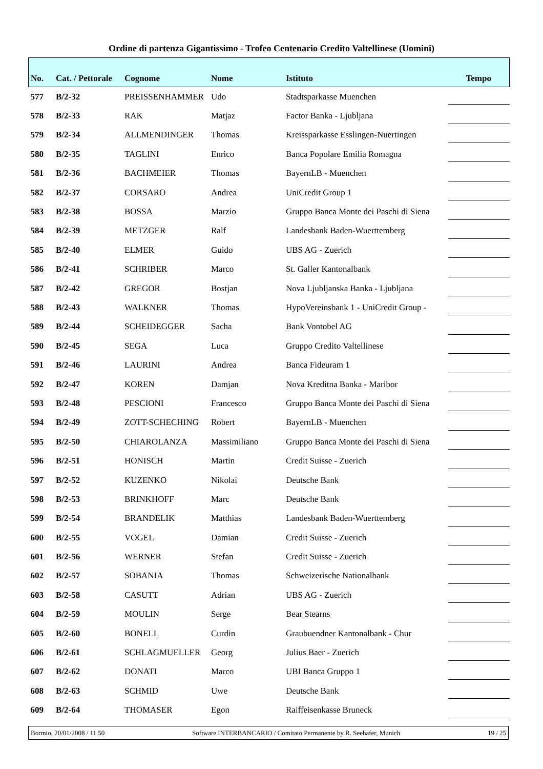Ordine di partenza Gigantissimo - Trofeo Centenario Credito Valtellinese (Uomini)
| No. | Cat. / Pettorale | Cognome | Nome | Istituto | Tempo |
| --- | --- | --- | --- | --- | --- |
| 577 | B/2-32 | PREISSENHAMMER | Udo | Stadtsparkasse Muenchen | |
| 578 | B/2-33 | RAK | Matjaz | Factor Banka - Ljubljana | |
| 579 | B/2-34 | ALLMENDINGER | Thomas | Kreissparkasse Esslingen-Nuertingen | |
| 580 | B/2-35 | TAGLINI | Enrico | Banca Popolare Emilia Romagna | |
| 581 | B/2-36 | BACHMEIER | Thomas | BayernLB - Muenchen | |
| 582 | B/2-37 | CORSARO | Andrea | UniCredit Group 1 | |
| 583 | B/2-38 | BOSSA | Marzio | Gruppo Banca Monte dei Paschi di Siena | |
| 584 | B/2-39 | METZGER | Ralf | Landesbank Baden-Wuerttemberg | |
| 585 | B/2-40 | ELMER | Guido | UBS AG - Zuerich | |
| 586 | B/2-41 | SCHRIBER | Marco | St. Galler Kantonalbank | |
| 587 | B/2-42 | GREGOR | Bostjan | Nova Ljubljanska Banka - Ljubljana | |
| 588 | B/2-43 | WALKNER | Thomas | HypoVereinsbank 1 - UniCredit Group - | |
| 589 | B/2-44 | SCHEIDEGGER | Sacha | Bank Vontobel AG | |
| 590 | B/2-45 | SEGA | Luca | Gruppo Credito Valtellinese | |
| 591 | B/2-46 | LAURINI | Andrea | Banca Fideuram 1 | |
| 592 | B/2-47 | KOREN | Damjan | Nova Kreditna Banka - Maribor | |
| 593 | B/2-48 | PESCIONI | Francesco | Gruppo Banca Monte dei Paschi di Siena | |
| 594 | B/2-49 | ZOTT-SCHECHING | Robert | BayernLB - Muenchen | |
| 595 | B/2-50 | CHIAROLANZA | Massimiliano | Gruppo Banca Monte dei Paschi di Siena | |
| 596 | B/2-51 | HONISCH | Martin | Credit Suisse - Zuerich | |
| 597 | B/2-52 | KUZENKO | Nikolai | Deutsche Bank | |
| 598 | B/2-53 | BRINKHOFF | Marc | Deutsche Bank | |
| 599 | B/2-54 | BRANDELIK | Matthias | Landesbank Baden-Wuerttemberg | |
| 600 | B/2-55 | VOGEL | Damian | Credit Suisse - Zuerich | |
| 601 | B/2-56 | WERNER | Stefan | Credit Suisse - Zuerich | |
| 602 | B/2-57 | SOBANIA | Thomas | Schweizerische Nationalbank | |
| 603 | B/2-58 | CASUTT | Adrian | UBS AG - Zuerich | |
| 604 | B/2-59 | MOULIN | Serge | Bear Stearns | |
| 605 | B/2-60 | BONELL | Curdin | Graubuendner Kantonalbank - Chur | |
| 606 | B/2-61 | SCHLAGMUELLER | Georg | Julius Baer - Zuerich | |
| 607 | B/2-62 | DONATI | Marco | UBI Banca Gruppo 1 | |
| 608 | B/2-63 | SCHMID | Uwe | Deutsche Bank | |
| 609 | B/2-64 | THOMASER | Egon | Raiffeisenkasse Bruneck | |
Bormio, 20/01/2008 / 11.50 Software INTERBANCARIO / Comitato Permanente by R. Seehafer, Munich 19 / 25